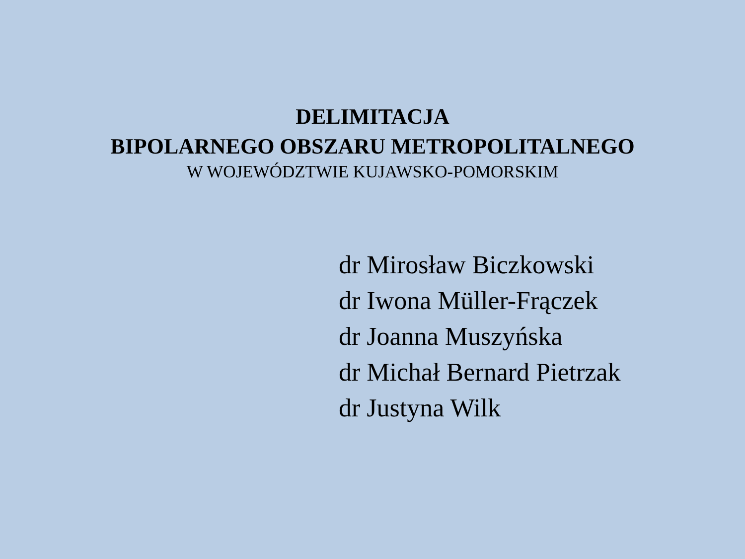DELIMITACJA
BIPOLARNEGO OBSZARU METROPOLITALNEGO
W WOJEWÓDZTWIE KUJAWSKO-POMORSKIM
dr Mirosław Biczkowski
dr Iwona Müller-Frączek
dr Joanna Muszyńska
dr Michał Bernard Pietrzak
dr Justyna Wilk